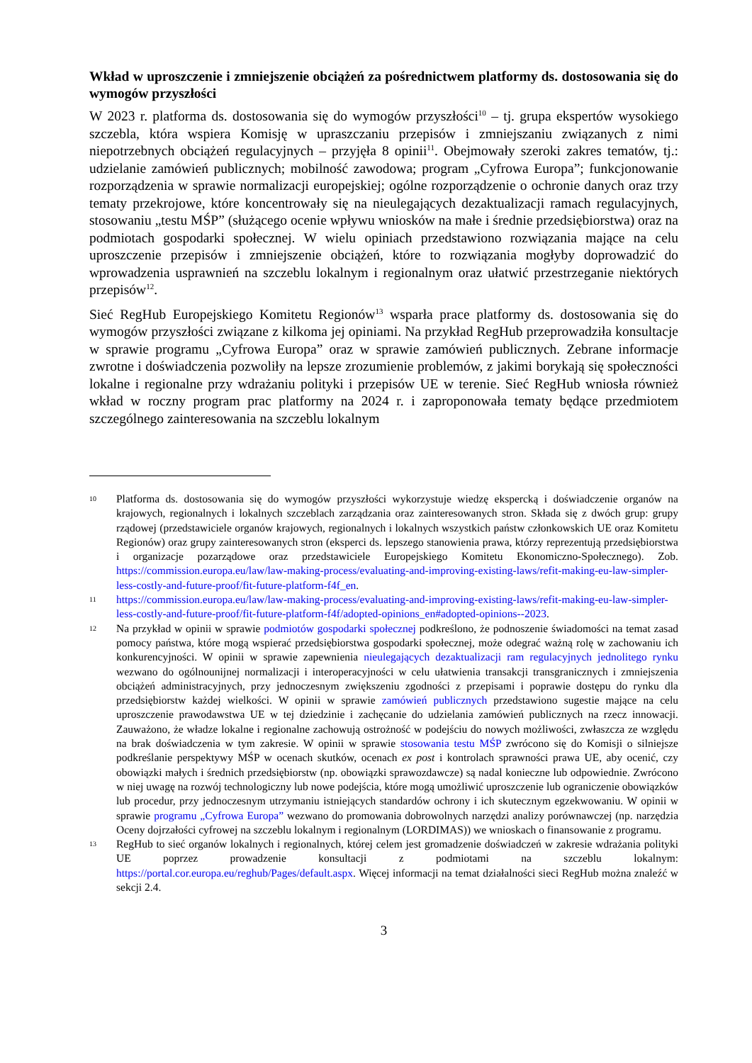Wkład w uproszczenie i zmniejszenie obciążeń za pośrednictwem platformy ds. dostosowania się do wymogów przyszłości
W 2023 r. platforma ds. dostosowania się do wymogów przyszłości<sup>10</sup> – tj. grupa ekspertów wysokiego szczebla, która wspiera Komisję w upraszczaniu przepisów i zmniejszaniu związanych z nimi niepotrzebnych obciążeń regulacyjnych – przyjęła 8 opinii<sup>11</sup>. Obejmowały szeroki zakres tematów, tj.: udzielanie zamówień publicznych; mobilność zawodowa; program „Cyfrowa Europa”; funkcjonowanie rozporządzenia w sprawie normalizacji europejskiej; ogólne rozporządzenie o ochronie danych oraz trzy tematy przekrojowe, które koncentrowały się na nieulegających dezaktualizacji ramach regulacyjnych, stosowaniu „testu MŚP” (służącego ocenie wpływu wniosków na małe i średnie przedsiębiorstwa) oraz na podmiotach gospodarki społecznej. W wielu opiniach przedstawiono rozwiązania mające na celu uproszczenie przepisów i zmniejszenie obciążeń, które to rozwiązania mogłyby doprowadzić do wprowadzenia usprawnień na szczeblu lokalnym i regionalnym oraz ułatwić przestrzeganie niektórych przepisów<sup>12</sup>.
Sieć RegHub Europejskiego Komitetu Regionów<sup>13</sup> wsparła prace platformy ds. dostosowania się do wymogów przyszłości związane z kilkoma jej opiniami. Na przykład RegHub przeprowadziła konsultacje w sprawie programu „Cyfrowa Europa” oraz w sprawie zamówień publicznych. Zebrane informacje zwrotne i doświadczenia pozwoliły na lepsze zrozumienie problemów, z jakimi borykają się społeczności lokalne i regionalne przy wdrażaniu polityki i przepisów UE w terenie. Sieć RegHub wniosła również wkład w roczny program prac platformy na 2024 r. i zaproponowała tematy będące przedmiotem szczególnego zainteresowania na szczeblu lokalnym
10
Platforma ds. dostosowania się do wymogów przyszłości wykorzystuje wiedzę ekspercką i doświadczenie organów na krajowych, regionalnych i lokalnych szczeblach zarządzania oraz zainteresowanych stron. Składa się z dwóch grup: grupy rządowej (przedstawiciele organów krajowych, regionalnych i lokalnych wszystkich państw członkowskich UE oraz Komitetu Regionów) oraz grupy zainteresowanych stron (eksperci ds. lepszego stanowienia prawa, którzy reprezentują przedsiębiorstwa i organizacje pozarządowe oraz przedstawiciele Europejskiego Komitetu Ekonomiczno-Społecznego). Zob. https://commission.europa.eu/law/law-making-process/evaluating-and-improving-existing-laws/refit-making-eu-law-simpler-less-costly-and-future-proof/fit-future-platform-f4f_en.
11
https://commission.europa.eu/law/law-making-process/evaluating-and-improving-existing-laws/refit-making-eu-law-simpler-less-costly-and-future-proof/fit-future-platform-f4f/adopted-opinions_en#adopted-opinions--2023.
12
Na przykład w opinii w sprawie podmiotów gospodarki społecznej podkreślono, że podnoszenie świadomości na temat zasad pomocy państwa, które mogą wspierać przedsiębiorstwa gospodarki społecznej, może odegrać ważną rolę w zachowaniu ich konkurencyjności. W opinii w sprawie zapewnienia nieulegających dezaktualizacji ram regulacyjnych jednolitego rynku wezwano do ogólnounijnej normalizacji i interoperacyjności w celu ułatwienia transakcji transgranicznych i zmniejszenia obciążeń administracyjnych, przy jednoczesnym zwiększeniu zgodności z przepisami i poprawie dostępu do rynku dla przedsiębiorstw każdej wielkości. W opinii w sprawie zamówień publicznych przedstawiono sugestie mające na celu uproszczenie prawodawstwa UE w tej dziedzinie i zachęcanie do udzielania zamówień publicznych na rzecz innowacji. Zauważono, że władze lokalne i regionalne zachowują ostrożność w podejściu do nowych możliwości, zwłaszcza ze względu na brak doświadczenia w tym zakresie. W opinii w sprawie stosowania testu MŚP zwrócono się do Komisji o silniejsze podkreślanie perspektywy MŚP w ocenach skutków, ocenach ex post i kontrolach sprawności prawa UE, aby ocenić, czy obowiązki małych i średnich przedsiębiorstw (np. obowiązki sprawozdawcze) są nadal konieczne lub odpowiednie. Zwrócono w niej uwagę na rozwój technologiczny lub nowe podejścia, które mogą umożliwić uproszczenie lub ograniczenie obowiązków lub procedur, przy jednoczesnym utrzymaniu istniejących standardów ochrony i ich skutecznym egzekwowaniu. W opinii w sprawie programu „Cyfrowa Europa” wezwano do promowania dobrowolnych narzędzi analizy porównawczej (np. narzędzia Oceny dojrzałości cyfrowej na szczeblu lokalnym i regionalnym (LORDIMAS)) we wnioskach o finansowanie z programu.
13
RegHub to sieć organów lokalnych i regionalnych, której celem jest gromadzenie doświadczeń w zakresie wdrażania polityki UE poprzez prowadzenie konsultacji z podmiotami na szczeblu lokalnym: https://portal.cor.europa.eu/reghub/Pages/default.aspx. Więcej informacji na temat działalności sieci RegHub można znaleźć w sekcji 2.4.
3